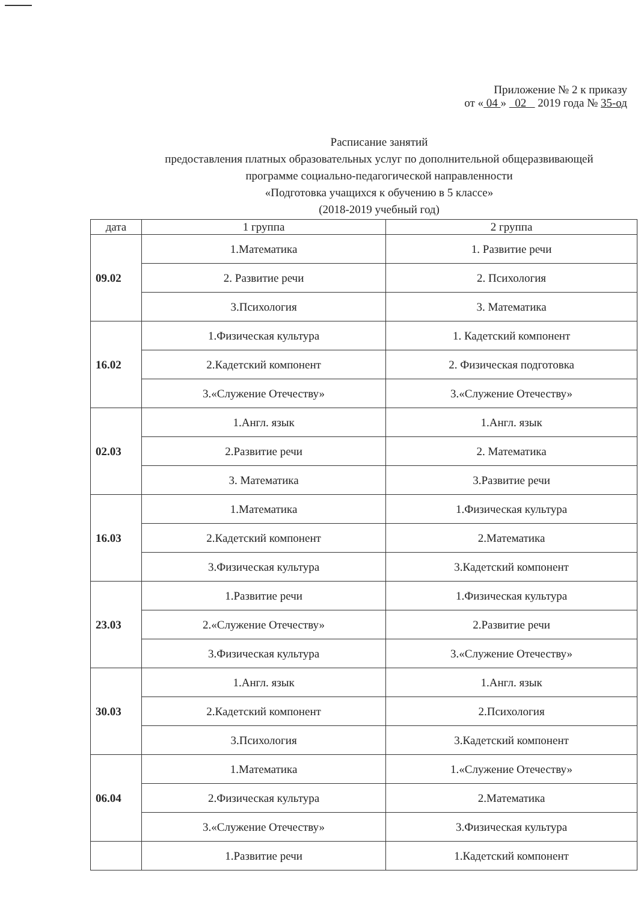Приложение № 2 к приказу
от « 04 » 02 2019 года № 35-од
Расписание занятий
предоставления платных образовательных услуг по дополнительной общеразвивающей
программе социально-педагогической направленности
«Подготовка учащихся к обучению в 5 классе»
(2018-2019 учебный год)
| дата | 1 группа | 2 группа |
| --- | --- | --- |
| 09.02 | 1.Математика | 1. Развитие речи |
| | 2. Развитие речи | 2. Психология |
| | 3.Психология | 3. Математика |
| 16.02 | 1.Физическая культура | 1. Кадетский компонент |
| | 2.Кадетский компонент | 2. Физическая подготовка |
| | 3.«Служение Отечеству» | 3.«Служение Отечеству» |
| 02.03 | 1.Англ. язык | 1.Англ. язык |
| | 2.Развитие речи | 2. Математика |
| | 3. Математика | 3.Развитие речи |
| 16.03 | 1.Математика | 1.Физическая культура |
| | 2.Кадетский компонент | 2.Математика |
| | 3.Физическая культура | 3.Кадетский компонент |
| 23.03 | 1.Развитие речи | 1.Физическая культура |
| | 2.«Служение Отечеству» | 2.Развитие речи |
| | 3.Физическая культура | 3.«Служение Отечеству» |
| 30.03 | 1.Англ. язык | 1.Англ. язык |
| | 2.Кадетский компонент | 2.Психология |
| | 3.Психология | 3.Кадетский компонент |
| 06.04 | 1.Математика | 1.«Служение Отечеству» |
| | 2.Физическая культура | 2.Математика |
| | 3.«Служение Отечеству» | 3.Физическая культура |
| | 1.Развитие речи | 1.Кадетский компонент |